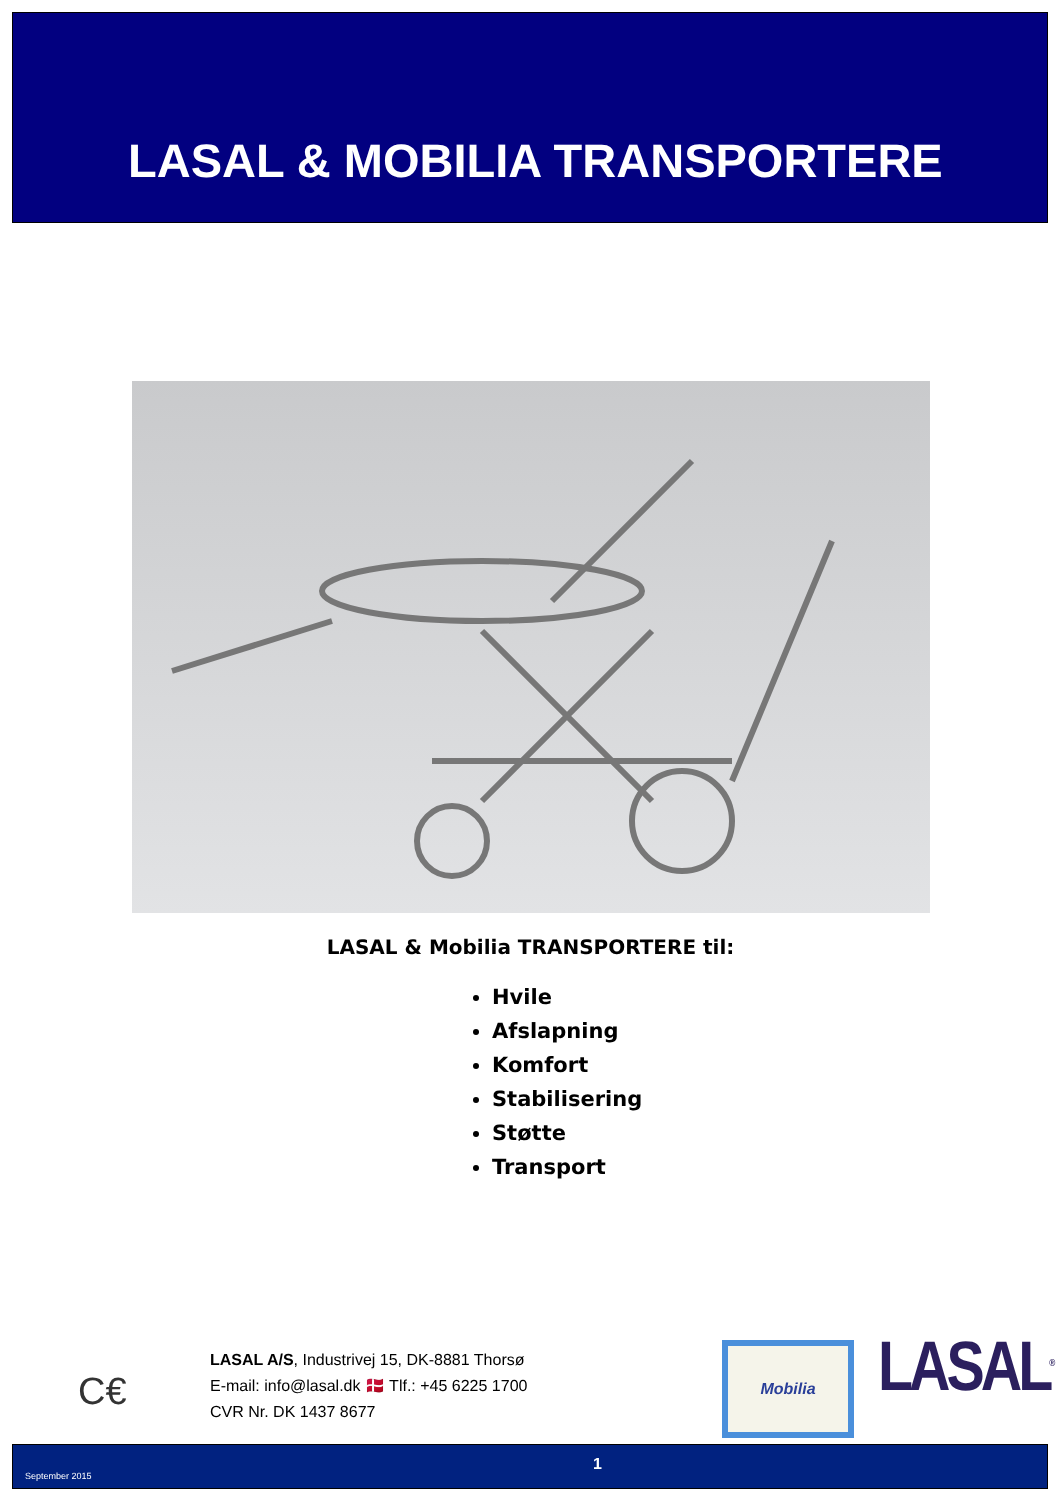LASAL & MOBILIA TRANSPORTERE
LASAL & Mobilia TRANSPORTERE til:
Hvile
Afslapning
Komfort
Stabilisering
Støtte
Transport
C€
LASAL A/S, Industrivej 15, DK-8881 Thorsø
E-mail: info@lasal.dk 🇩🇰 Tlf.: +45 6225 1700
CVR Nr. DK 1437 8677
Mobilia LASAL<sup>®</sup>
September 2015
1